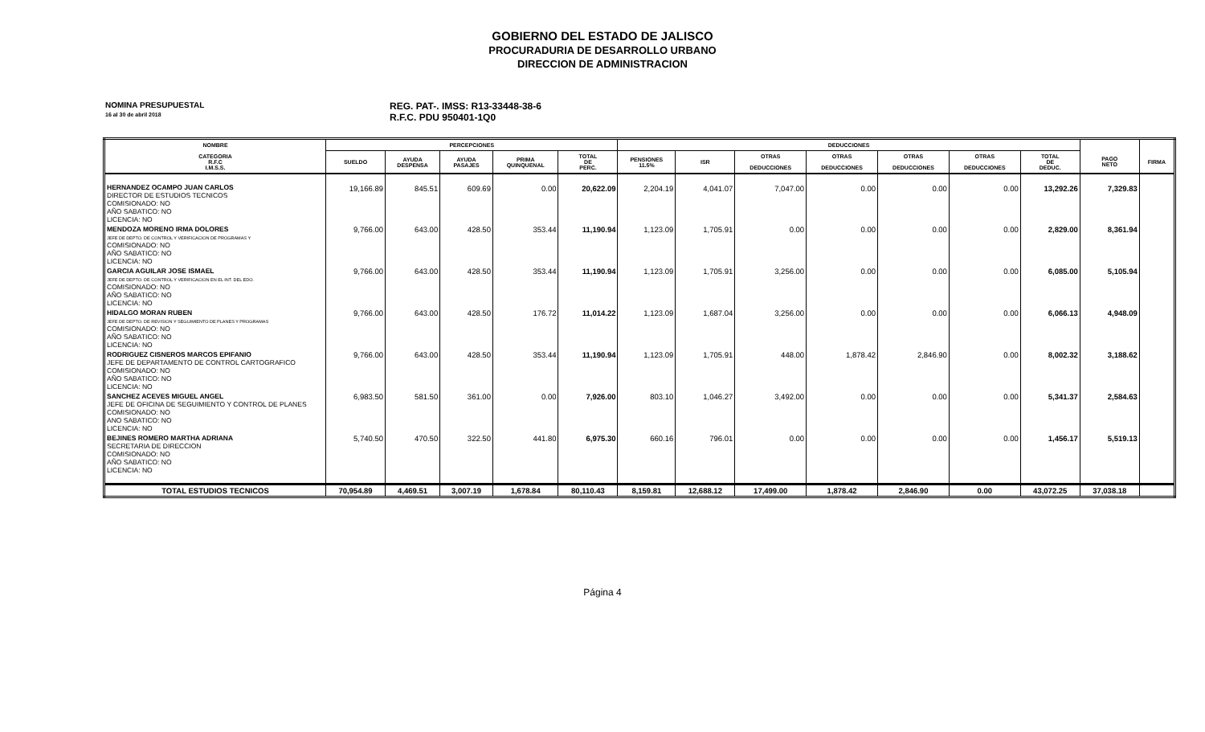GOBIERNO DEL ESTADO DE JALISCO
PROCURADURIA DE DESARROLLO URBANO
DIRECCION DE ADMINISTRACION
NOMINA PRESUPUESTAL
16 al 30 de abril 2018
REG. PAT-. IMSS: R13-33448-38-6
R.F.C. PDU 950401-1Q0
| NOMBRE | PERCEPCIONES | | | | | DEDUCCIONES | | | | | | | | |
| --- | --- | --- | --- | --- | --- | --- | --- | --- | --- | --- | --- | --- | --- | --- |
| CATEGORIA R.F.C I.M.S.S. | SUELDO | AYUDA DESPENSA | AYUDA PASAJES | PRIMA QUINQUENAL | TOTAL DE PERC. | PENSIONES 11.5% | ISR | OTRAS DEDUCCIONES | OTRAS DEDUCCIONES | OTRAS DEDUCCIONES | OTRAS DEDUCCIONES | TOTAL DE DEDUC. | PAGO NETO | FIRMA |
| HERNANDEZ OCAMPO JUAN CARLOS DIRECTOR DE ESTUDIOS TECNICOS COMISIONADO: NO AÑO SABATICO: NO LICENCIA: NO | 19,166.89 | 845.51 | 609.69 | 0.00 | 20,622.09 | 2,204.19 | 4,041.07 | 7,047.00 | 0.00 | 0.00 | 0.00 | 13,292.26 | 7,329.83 | |
| MENDOZA MORENO IRMA DOLORES JEFE DE DEPTO. DE CONTROL Y VERIFICACION DE PROGRAMAS Y COMISIONADO: NO AÑO SABATICO: NO LICENCIA: NO | 9,766.00 | 643.00 | 428.50 | 353.44 | 11,190.94 | 1,123.09 | 1,705.91 | 0.00 | 0.00 | 0.00 | 0.00 | 2,829.00 | 8,361.94 | |
| GARCIA AGUILAR JOSE ISMAEL JEFE DE DEPTO. DE CONTROL Y VERIFICACION EN EL INT. DEL EDO. COMISIONADO: NO AÑO SABATICO: NO LICENCIA: NO | 9,766.00 | 643.00 | 428.50 | 353.44 | 11,190.94 | 1,123.09 | 1,705.91 | 3,256.00 | 0.00 | 0.00 | 0.00 | 6,085.00 | 5,105.94 | |
| HIDALGO MORAN RUBEN JEFE DE DEPTO. DE REVISION Y SEGUIMIENTO DE PLANES Y PROGRAMAS COMISIONADO: NO AÑO SABATICO: NO LICENCIA: NO | 9,766.00 | 643.00 | 428.50 | 176.72 | 11,014.22 | 1,123.09 | 1,687.04 | 3,256.00 | 0.00 | 0.00 | 0.00 | 6,066.13 | 4,948.09 | |
| RODRIGUEZ CISNEROS MARCOS EPIFANIO JEFE DE DEPARTAMENTO DE CONTROL CARTOGRAFICO COMISIONADO: NO AÑO SABATICO: NO LICENCIA: NO | 9,766.00 | 643.00 | 428.50 | 353.44 | 11,190.94 | 1,123.09 | 1,705.91 | 448.00 | 1,878.42 | 2,846.90 | 0.00 | 8,002.32 | 3,188.62 | |
| SANCHEZ ACEVES MIGUEL ANGEL JEFE DE OFICINA DE SEGUIMIENTO Y CONTROL DE PLANES COMISIONADO: NO ANO SABATICO: NO LICENCIA: NO | 6,983.50 | 581.50 | 361.00 | 0.00 | 7,926.00 | 803.10 | 1,046.27 | 3,492.00 | 0.00 | 0.00 | 0.00 | 5,341.37 | 2,584.63 | |
| BEJINES ROMERO MARTHA ADRIANA SECRETARIA DE DIRECCION COMISIONADO: NO AÑO SABATICO: NO LICENCIA: NO | 5,740.50 | 470.50 | 322.50 | 441.80 | 6,975.30 | 660.16 | 796.01 | 0.00 | 0.00 | 0.00 | 0.00 | 1,456.17 | 5,519.13 | |
| TOTAL ESTUDIOS TECNICOS | 70,954.89 | 4,469.51 | 3,007.19 | 1,678.84 | 80,110.43 | 8,159.81 | 12,688.12 | 17,499.00 | 1,878.42 | 2,846.90 | 0.00 | 43,072.25 | 37,038.18 | |
Página 4